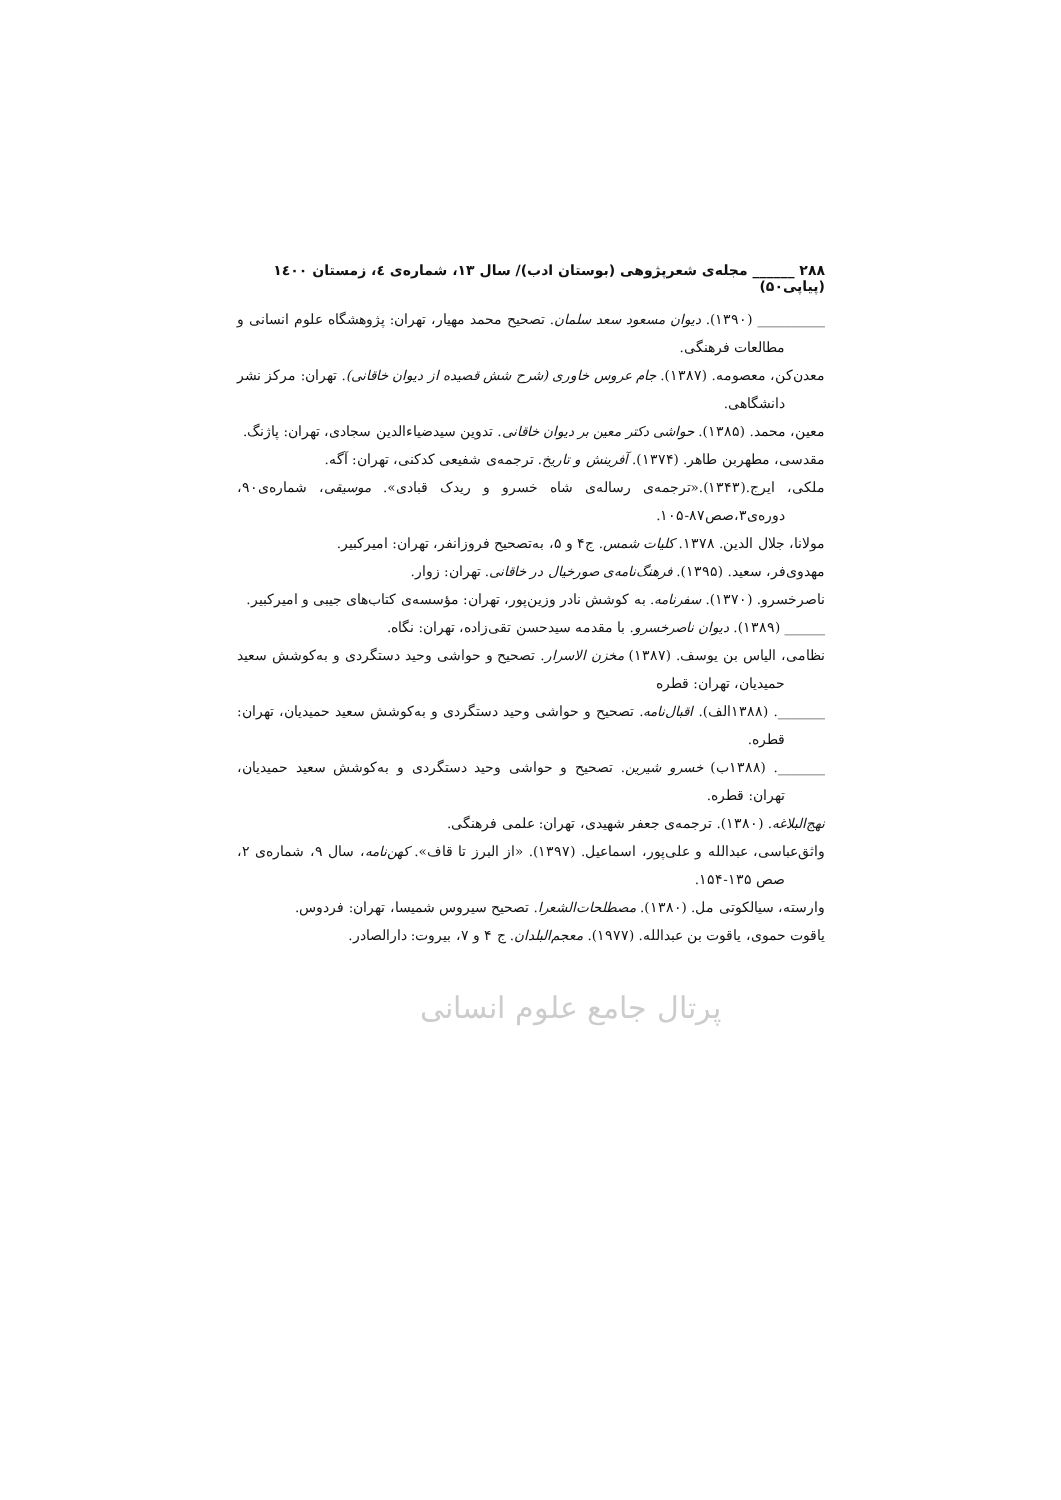۲۸۸ ______ مجله‌ی شعرپژوهی (بوستان ادب)/ سال ۱۳، شماره‌ی ٤، زمستان ۱٤۰۰ (پیاپی۵۰)
__________ (۱۳۹۰). دیوان مسعود سعد سلمان. تصحیح محمد مهیار، تهران: پژوهشگاه علوم انسانی و مطالعات فرهنگی.
معدن‌کن، معصومه. (۱۳۸۷). جام عروس خاوری (شرح شش قصیده از دیوان خاقانی). تهران: مرکز نشر دانشگاهی.
معین، محمد. (۱۳۸۵). حواشی دکتر معین بر دیوان خاقانی. تدوین سیدضیاءالدین سجادی، تهران: پاژنگ.
مقدسی، مطهربن طاهر. (۱۳۷۴). آفرینش و تاریخ. ترجمه‌ی شفیعی کدکنی، تهران: آگه.
ملکی، ایرج.(۱۳۴۳).«ترجمه‌ی رساله‌ی شاه خسرو و ریدک قبادی». موسیقی، شماره‌ی۹۰، دوره‌ی۳،صص۸۷-۱۰۵.
مولانا، جلال الدین. ۱۳۷۸. کلیات شمس. ج۴ و ۵، به‌تصحیح فروزانفر، تهران: امیرکبیر.
مهدوی‌فر، سعید. (۱۳۹۵). فرهنگ‌نامه‌ی صورخیال در خاقانی. تهران: زوار.
ناصرخسرو. (۱۳۷۰). سفرنامه. به کوشش نادر وزین‌پور، تهران: مؤسسه‌ی کتاب‌های جیبی و امیرکبیر.
______ (۱۳۸۹). دیوان ناصرخسرو. با مقدمه سیدحسن تقی‌زاده، تهران: نگاه.
نظامی، الیاس بن یوسف. (۱۳۸۷) مخزن الاسرار. تصحیح و حواشی وحید دستگردی و به‌کوشش سعید حمیدیان، تهران: قطره
_______. (۱۳۸۸الف). اقبال‌نامه. تصحیح و حواشی وحید دستگردی و به‌کوشش سعید حمیدیان، تهران: قطره.
_______. (۱۳۸۸ب) خسرو شیرین. تصحیح و حواشی وحید دستگردی و به‌کوشش سعید حمیدیان، تهران: قطره.
نهج‌البلاغه. (۱۳۸۰). ترجمه‌ی جعفر شهیدی، تهران: علمی فرهنگی.
واثق‌عباسی، عبدالله و علی‌پور، اسماعیل. (۱۳۹۷). «از البرز تا قاف». کهن‌نامه، سال ۹، شماره‌ی ۲، صص ۱۳۵-۱۵۴.
وارسته، سیالکوتی مل. (۱۳۸۰). مصطلحات‌الشعرا. تصحیح سیروس شمیسا، تهران: فردوس.
یاقوت حموی، یاقوت بن عبدالله. (۱۹۷۷). معجم‌البلدان. ج ۴ و ۷، بیروت: دارالصادر.
پرتال جامع علوم انسانی